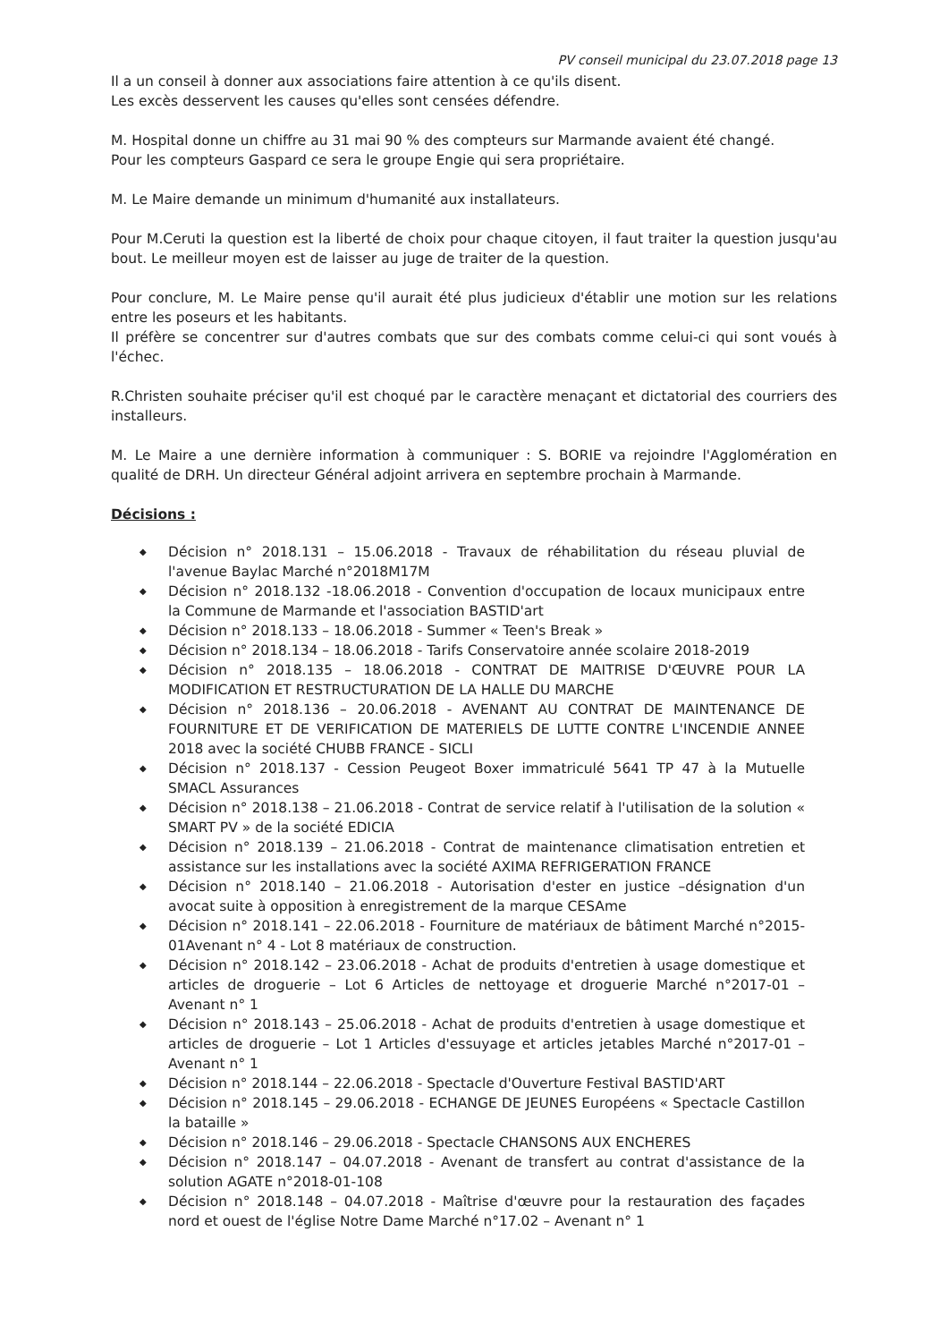PV conseil municipal du 23.07.2018 page 13
Il a un conseil à donner aux associations faire attention à ce qu'ils disent.
Les excès desservent les causes qu'elles sont censées défendre.
M. Hospital donne un chiffre au 31 mai 90 % des compteurs sur Marmande avaient été changé.
Pour les compteurs Gaspard ce sera le groupe Engie qui sera propriétaire.
M. Le Maire demande un minimum d'humanité aux installateurs.
Pour M.Ceruti la question est la liberté de choix pour chaque citoyen, il faut traiter la question jusqu'au bout. Le meilleur moyen est de laisser au juge de traiter de la question.
Pour conclure, M. Le Maire pense qu'il aurait été plus judicieux d'établir une motion sur les relations entre les poseurs et les habitants.
Il préfère se concentrer sur d'autres combats que sur des combats comme celui-ci qui sont voués à l'échec.
R.Christen souhaite préciser qu'il est choqué par le caractère menaçant et dictatorial des courriers des installeurs.
M. Le Maire a une dernière information à communiquer : S. BORIE va rejoindre l'Agglomération en qualité de DRH. Un directeur Général adjoint arrivera en septembre prochain à Marmande.
Décisions :
◆ Décision n° 2018.131 – 15.06.2018 - Travaux de réhabilitation du réseau pluvial de l'avenue Baylac Marché n°2018M17M
◆ Décision n° 2018.132 -18.06.2018 - Convention d'occupation de locaux municipaux entre la Commune de Marmande et l'association BASTID'art
◆ Décision n° 2018.133 – 18.06.2018 - Summer « Teen's Break »
◆ Décision n° 2018.134 – 18.06.2018 - Tarifs Conservatoire année scolaire 2018-2019
◆ Décision n° 2018.135 – 18.06.2018 - CONTRAT DE MAITRISE D'ŒUVRE POUR LA MODIFICATION ET RESTRUCTURATION DE LA HALLE DU MARCHE
◆ Décision n° 2018.136 – 20.06.2018 - AVENANT AU CONTRAT DE MAINTENANCE DE FOURNITURE ET DE VERIFICATION DE MATERIELS DE LUTTE CONTRE L'INCENDIE ANNEE 2018 avec la société CHUBB FRANCE - SICLI
◆ Décision n° 2018.137 - Cession Peugeot Boxer immatriculé 5641 TP 47 à la Mutuelle SMACL Assurances
◆ Décision n° 2018.138 – 21.06.2018 - Contrat de service relatif à l'utilisation de la solution « SMART PV » de la société EDICIA
◆ Décision n° 2018.139 – 21.06.2018 - Contrat de maintenance climatisation entretien et assistance sur les installations avec la société AXIMA REFRIGERATION FRANCE
◆ Décision n° 2018.140 – 21.06.2018 - Autorisation d'ester en justice –désignation d'un avocat suite à opposition à enregistrement de la marque CESAme
◆ Décision n° 2018.141 – 22.06.2018 - Fourniture de matériaux de bâtiment Marché n°2015-01Avenant n° 4 - Lot 8 matériaux de construction.
◆ Décision n° 2018.142 – 23.06.2018 - Achat de produits d'entretien à usage domestique et articles de droguerie – Lot 6 Articles de nettoyage et droguerie Marché n°2017-01 – Avenant n° 1
◆ Décision n° 2018.143 – 25.06.2018 - Achat de produits d'entretien à usage domestique et articles de droguerie – Lot 1 Articles d'essuyage et articles jetables Marché n°2017-01 – Avenant n° 1
◆ Décision n° 2018.144 – 22.06.2018 - Spectacle d'Ouverture Festival BASTID'ART
◆ Décision n° 2018.145 – 29.06.2018 - ECHANGE DE JEUNES Européens « Spectacle Castillon la bataille »
◆ Décision n° 2018.146 – 29.06.2018 - Spectacle CHANSONS AUX ENCHERES
◆ Décision n° 2018.147 – 04.07.2018 - Avenant de transfert au contrat d'assistance de la solution AGATE n°2018-01-108
◆ Décision n° 2018.148 – 04.07.2018 - Maîtrise d'œuvre pour la restauration des façades nord et ouest de l'église Notre Dame Marché n°17.02 – Avenant n° 1